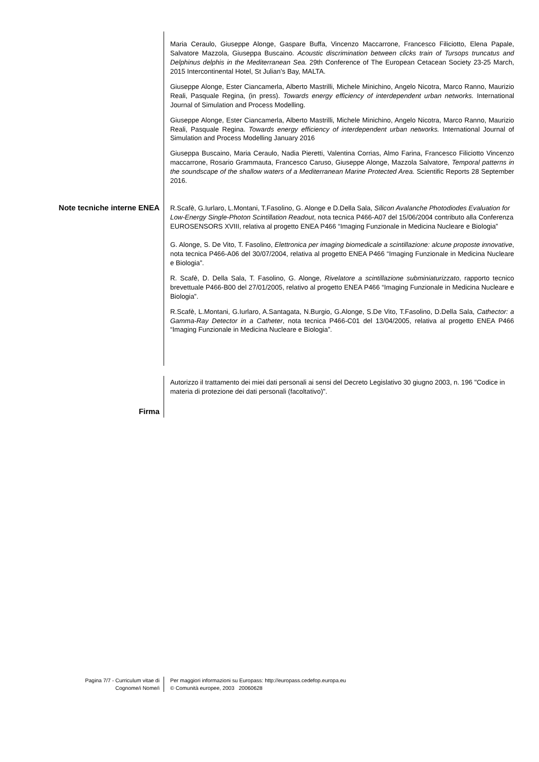Maria Ceraulo, Giuseppe Alonge, Gaspare Buffa, Vincenzo Maccarrone, Francesco Filiciotto, Elena Papale, Salvatore Mazzola, Giuseppa Buscaino. Acoustic discrimination between clicks train of Tursops truncatus and Delphinus delphis in the Mediterranean Sea. 29th Conference of The European Cetacean Society 23-25 March, 2015 Intercontinental Hotel, St Julian’s Bay, MALTA.
Giuseppe Alonge, Ester Ciancamerla, Alberto Mastrilli, Michele Minichino, Angelo Nicotra, Marco Ranno, Maurizio Reali, Pasquale Regina, (in press). Towards energy efficiency of interdependent urban networks. International Journal of Simulation and Process Modelling.
Giuseppe Alonge, Ester Ciancamerla, Alberto Mastrilli, Michele Minichino, Angelo Nicotra, Marco Ranno, Maurizio Reali, Pasquale Regina. Towards energy efficiency of interdependent urban networks. International Journal of Simulation and Process Modelling January 2016
Giuseppa Buscaino, Maria Ceraulo, Nadia Pieretti, Valentina Corrias, Almo Farina, Francesco Filiciotto Vincenzo maccarrone, Rosario Grammauta, Francesco Caruso, Giuseppe Alonge, Mazzola Salvatore, Temporal patterns in the soundscape of the shallow waters of a Mediterranean Marine Protected Area. Scientific Reports 28 September 2016.
Note tecniche interne ENEA R.Scafè, G.Iurlaro, L.Montani, T.Fasolino, G. Alonge e D.Della Sala, Silicon Avalanche Photodiodes Evaluation for Low-Energy Single-Photon Scintillation Readout, nota tecnica P466-A07 del 15/06/2004 contributo alla Conferenza EUROSENSORS XVIII, relativa al progetto ENEA P466 “Imaging Funzionale in Medicina Nucleare e Biologia”
G. Alonge, S. De Vito, T. Fasolino, Elettronica per imaging biomedicale a scintillazione: alcune proposte innovative, nota tecnica P466-A06 del 30/07/2004, relativa al progetto ENEA P466 “Imaging Funzionale in Medicina Nucleare e Biologia”.
R. Scafè, D. Della Sala, T. Fasolino, G. Alonge, Rivelatore a scintillazione subminiaturizzato, rapporto tecnico brevettuale P466-B00 del 27/01/2005, relativo al progetto ENEA P466 “Imaging Funzionale in Medicina Nucleare e Biologia”.
R.Scafè, L.Montani, G.Iurlaro, A.Santagata, N.Burgio, G.Alonge, S.De Vito, T.Fasolino, D.Della Sala, Cathector: a Gamma-Ray Detector in a Catheter, nota tecnica P466-C01 del 13/04/2005, relativa al progetto ENEA P466 “Imaging Funzionale in Medicina Nucleare e Biologia”.
Firma
Autorizzo il trattamento dei miei dati personali ai sensi del Decreto Legislativo 30 giugno 2003, n. 196 "Codice in materia di protezione dei dati personali (facoltativo)".
Pagina 7/7 - Curriculum vitae di
Cognome/i Nome/i
Per maggiori informazioni su Europass: http://europass.cedefop.europa.eu
© Comunità europee, 2003 20060628